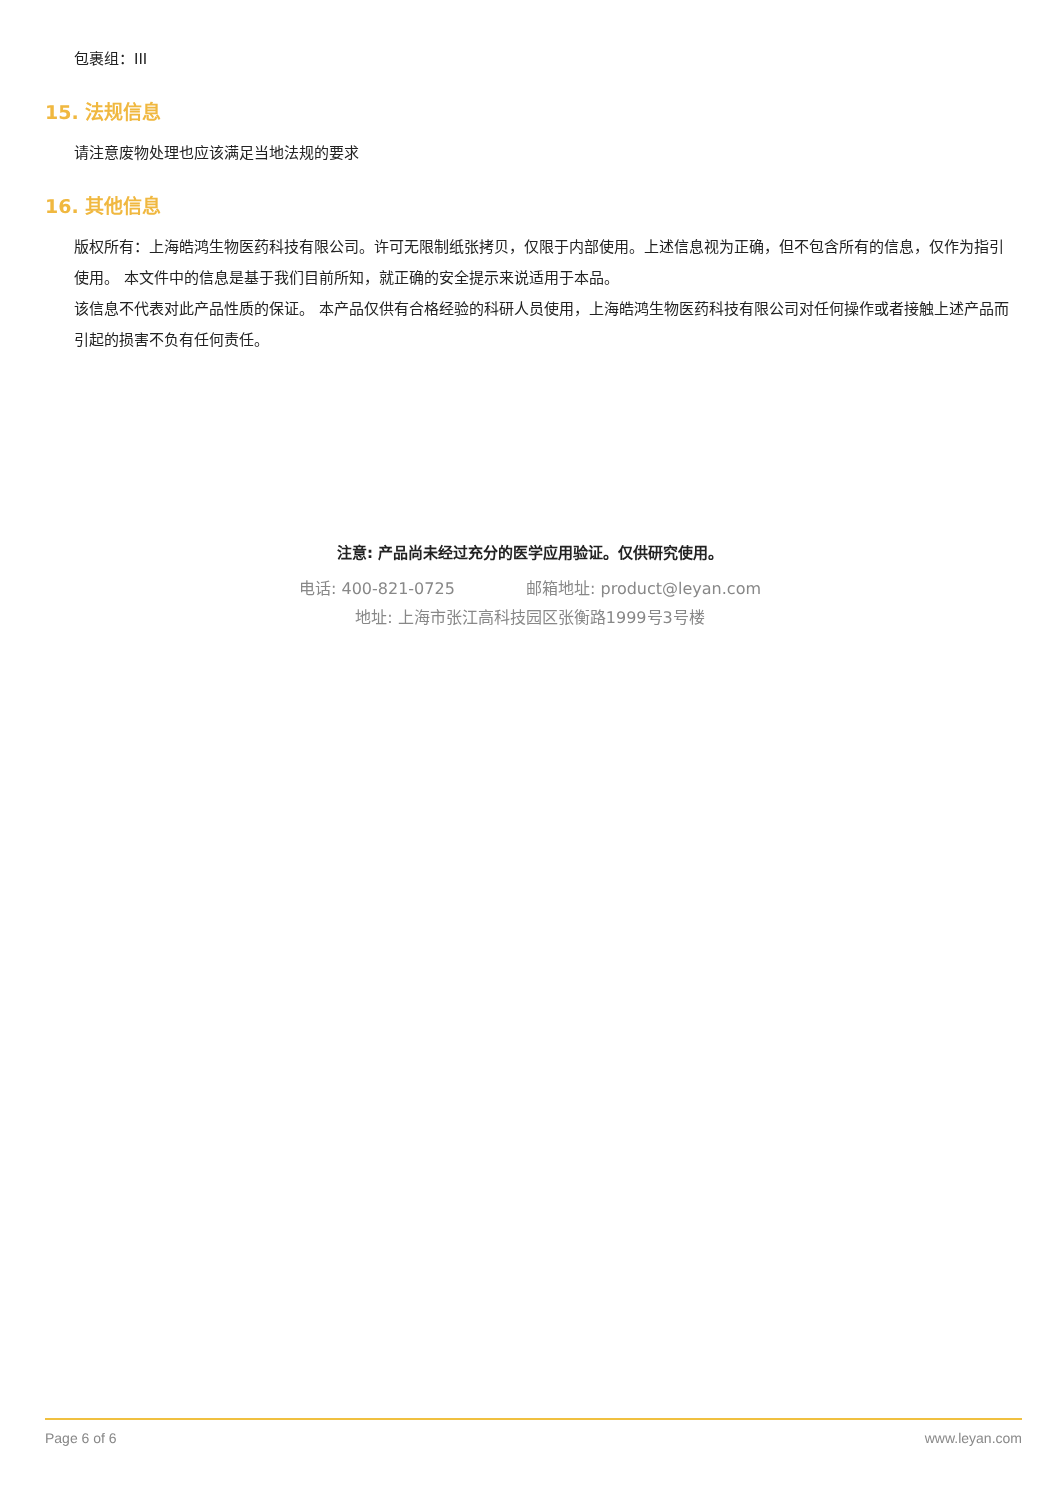包裹组：III
15. 法规信息
请注意废物处理也应该满足当地法规的要求
16. 其他信息
版权所有：上海皓鸿生物医药科技有限公司。许可无限制纸张拷贝，仅限于内部使用。上述信息视为正确，但不包含所有的信息，仅作为指引使用。 本文件中的信息是基于我们目前所知，就正确的安全提示来说适用于本品。
该信息不代表对此产品性质的保证。 本产品仅供有合格经验的科研人员使用，上海皓鸿生物医药科技有限公司对任何操作或者接触上述产品而引起的损害不负有任何责任。
注意: 产品尚未经过充分的医学应用验证。仅供研究使用。
电话: 400-821-0725 邮箱地址: product@leyan.com
地址: 上海市张江高科技园区张衡路1999号3号楼
Page 6 of 6 www.leyan.com